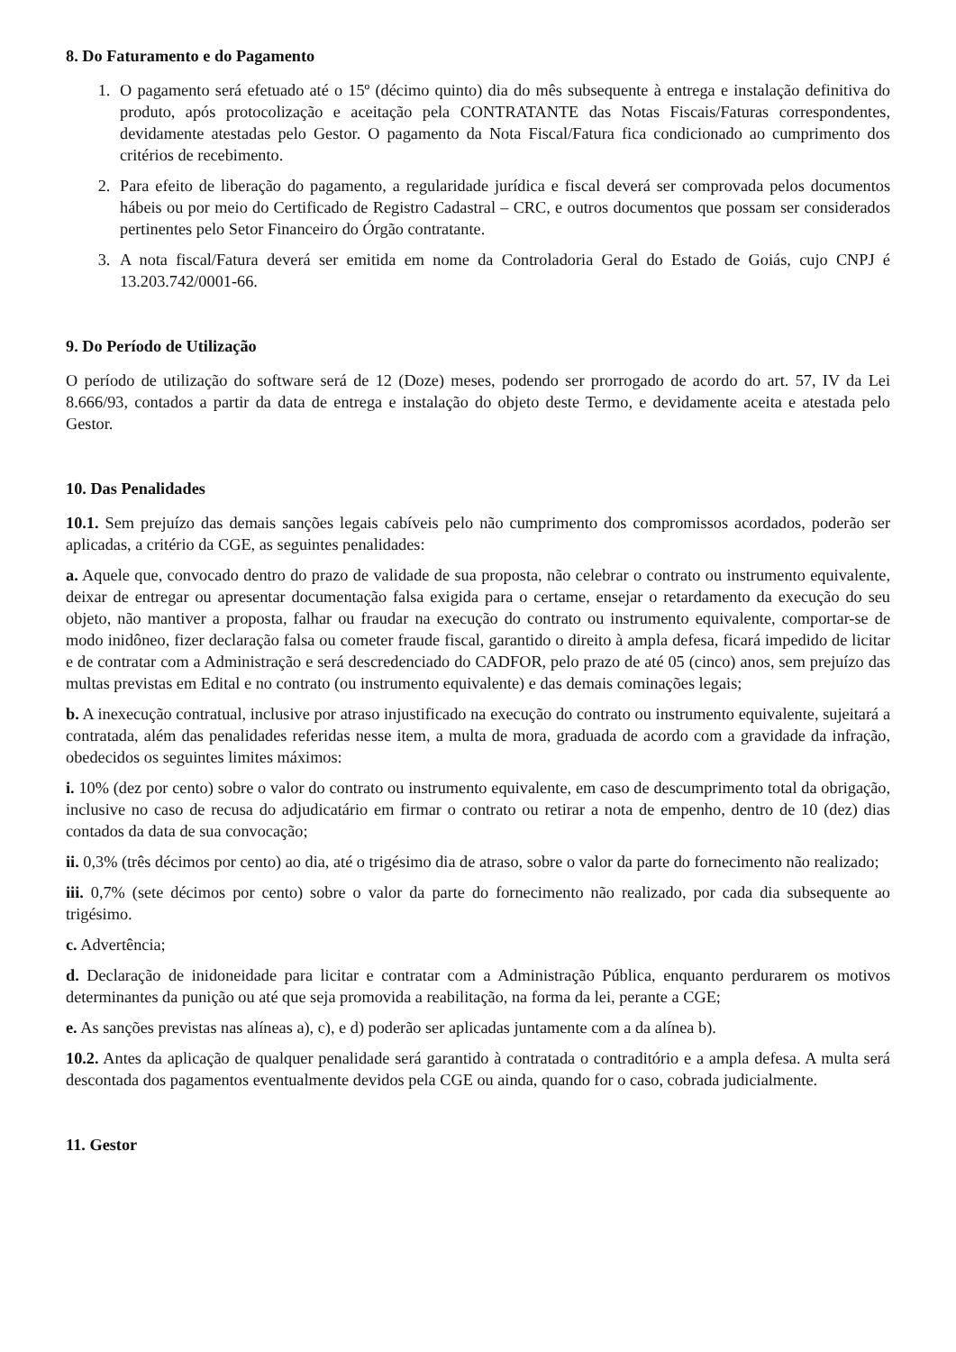8. Do Faturamento e do Pagamento
1. O pagamento será efetuado até o 15º (décimo quinto) dia do mês subsequente à entrega e instalação definitiva do produto, após protocolização e aceitação pela CONTRATANTE das Notas Fiscais/Faturas correspondentes, devidamente atestadas pelo Gestor. O pagamento da Nota Fiscal/Fatura fica condicionado ao cumprimento dos critérios de recebimento.
2. Para efeito de liberação do pagamento, a regularidade jurídica e fiscal deverá ser comprovada pelos documentos hábeis ou por meio do Certificado de Registro Cadastral – CRC, e outros documentos que possam ser considerados pertinentes pelo Setor Financeiro do Órgão contratante.
3. A nota fiscal/Fatura deverá ser emitida em nome da Controladoria Geral do Estado de Goiás, cujo CNPJ é 13.203.742/0001-66.
9. Do Período de Utilização
O período de utilização do software será de 12 (Doze) meses, podendo ser prorrogado de acordo do art. 57, IV da Lei 8.666/93, contados a partir da data de entrega e instalação do objeto deste Termo, e devidamente aceita e atestada pelo Gestor.
10. Das Penalidades
10.1. Sem prejuízo das demais sanções legais cabíveis pelo não cumprimento dos compromissos acordados, poderão ser aplicadas, a critério da CGE, as seguintes penalidades:
a. Aquele que, convocado dentro do prazo de validade de sua proposta, não celebrar o contrato ou instrumento equivalente, deixar de entregar ou apresentar documentação falsa exigida para o certame, ensejar o retardamento da execução do seu objeto, não mantiver a proposta, falhar ou fraudar na execução do contrato ou instrumento equivalente, comportar-se de modo inidôneo, fizer declaração falsa ou cometer fraude fiscal, garantido o direito à ampla defesa, ficará impedido de licitar e de contratar com a Administração e será descredenciado do CADFOR, pelo prazo de até 05 (cinco) anos, sem prejuízo das multas previstas em Edital e no contrato (ou instrumento equivalente) e das demais cominações legais;
b. A inexecução contratual, inclusive por atraso injustificado na execução do contrato ou instrumento equivalente, sujeitará a contratada, além das penalidades referidas nesse item, a multa de mora, graduada de acordo com a gravidade da infração, obedecidos os seguintes limites máximos:
i. 10% (dez por cento) sobre o valor do contrato ou instrumento equivalente, em caso de descumprimento total da obrigação, inclusive no caso de recusa do adjudicatário em firmar o contrato ou retirar a nota de empenho, dentro de 10 (dez) dias contados da data de sua convocação;
ii. 0,3% (três décimos por cento) ao dia, até o trigésimo dia de atraso, sobre o valor da parte do fornecimento não realizado;
iii. 0,7% (sete décimos por cento) sobre o valor da parte do fornecimento não realizado, por cada dia subsequente ao trigésimo.
c. Advertência;
d. Declaração de inidoneidade para licitar e contratar com a Administração Pública, enquanto perdurarem os motivos determinantes da punição ou até que seja promovida a reabilitação, na forma da lei, perante a CGE;
e. As sanções previstas nas alíneas a), c), e d) poderão ser aplicadas juntamente com a da alínea b).
10.2. Antes da aplicação de qualquer penalidade será garantido à contratada o contraditório e a ampla defesa. A multa será descontada dos pagamentos eventualmente devidos pela CGE ou ainda, quando for o caso, cobrada judicialmente.
11. Gestor